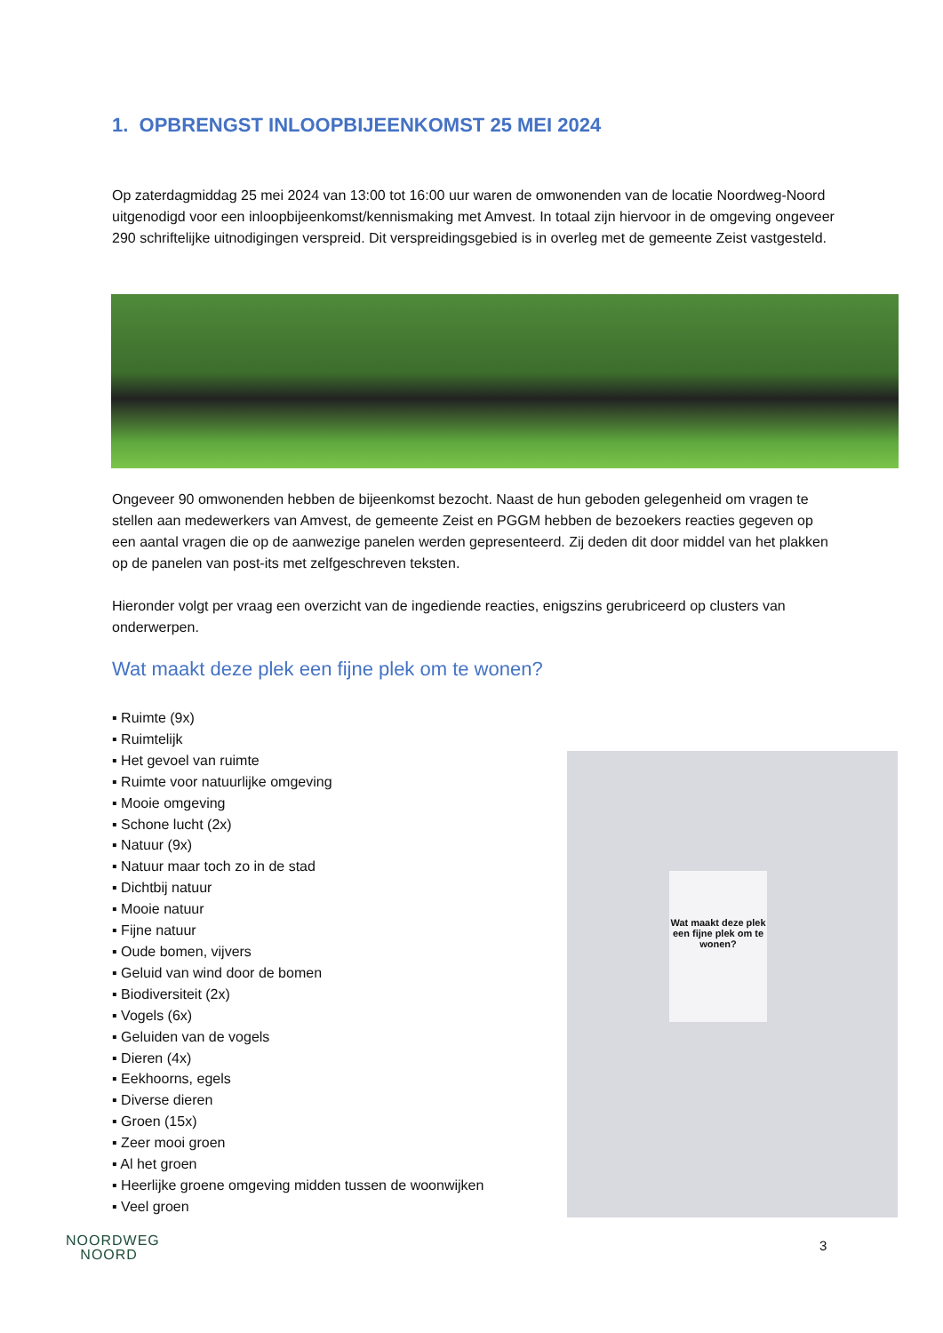1. OPBRENGST INLOOPBIJEENKOMST 25 MEI 2024
Op zaterdagmiddag 25 mei 2024 van 13:00 tot 16:00 uur waren de omwonenden van de locatie Noordweg-Noord uitgenodigd voor een inloopbijeenkomst/kennismaking met Amvest. In totaal zijn hiervoor in de omgeving ongeveer 290 schriftelijke uitnodigingen verspreid. Dit verspreidingsgebied is in overleg met de gemeente Zeist vastgesteld.
Ongeveer 90 omwonenden hebben de bijeenkomst bezocht. Naast de hun geboden gelegenheid om vragen te stellen aan medewerkers van Amvest, de gemeente Zeist en PGGM hebben de bezoekers reacties gegeven op een aantal vragen die op de aanwezige panelen werden gepresenteerd. Zij deden dit door middel van het plakken op de panelen van post-its met zelfgeschreven teksten.
Hieronder volgt per vraag een overzicht van de ingediende reacties, enigszins gerubriceerd op clusters van onderwerpen.
Wat maakt deze plek een fijne plek om te wonen?
▪ Ruimte (9x)
▪ Ruimtelijk
▪ Het gevoel van ruimte
▪ Ruimte voor natuurlijke omgeving
▪ Mooie omgeving
▪ Schone lucht (2x)
▪ Natuur (9x)
▪ Natuur maar toch zo in de stad
▪ Dichtbij natuur
▪ Mooie natuur
▪ Fijne natuur
▪ Oude bomen, vijvers
▪ Geluid van wind door de bomen
▪ Biodiversiteit (2x)
▪ Vogels (6x)
▪ Geluiden van de vogels
▪ Dieren (4x)
▪ Eekhoorns, egels
▪ Diverse dieren
▪ Groen (15x)
▪ Zeer mooi groen
▪ Al het groen
▪ Heerlijke groene omgeving midden tussen de woonwijken
▪ Veel groen
Wat maakt deze plek een fijne plek om te wonen?
NOORDWEG
NOORD
3